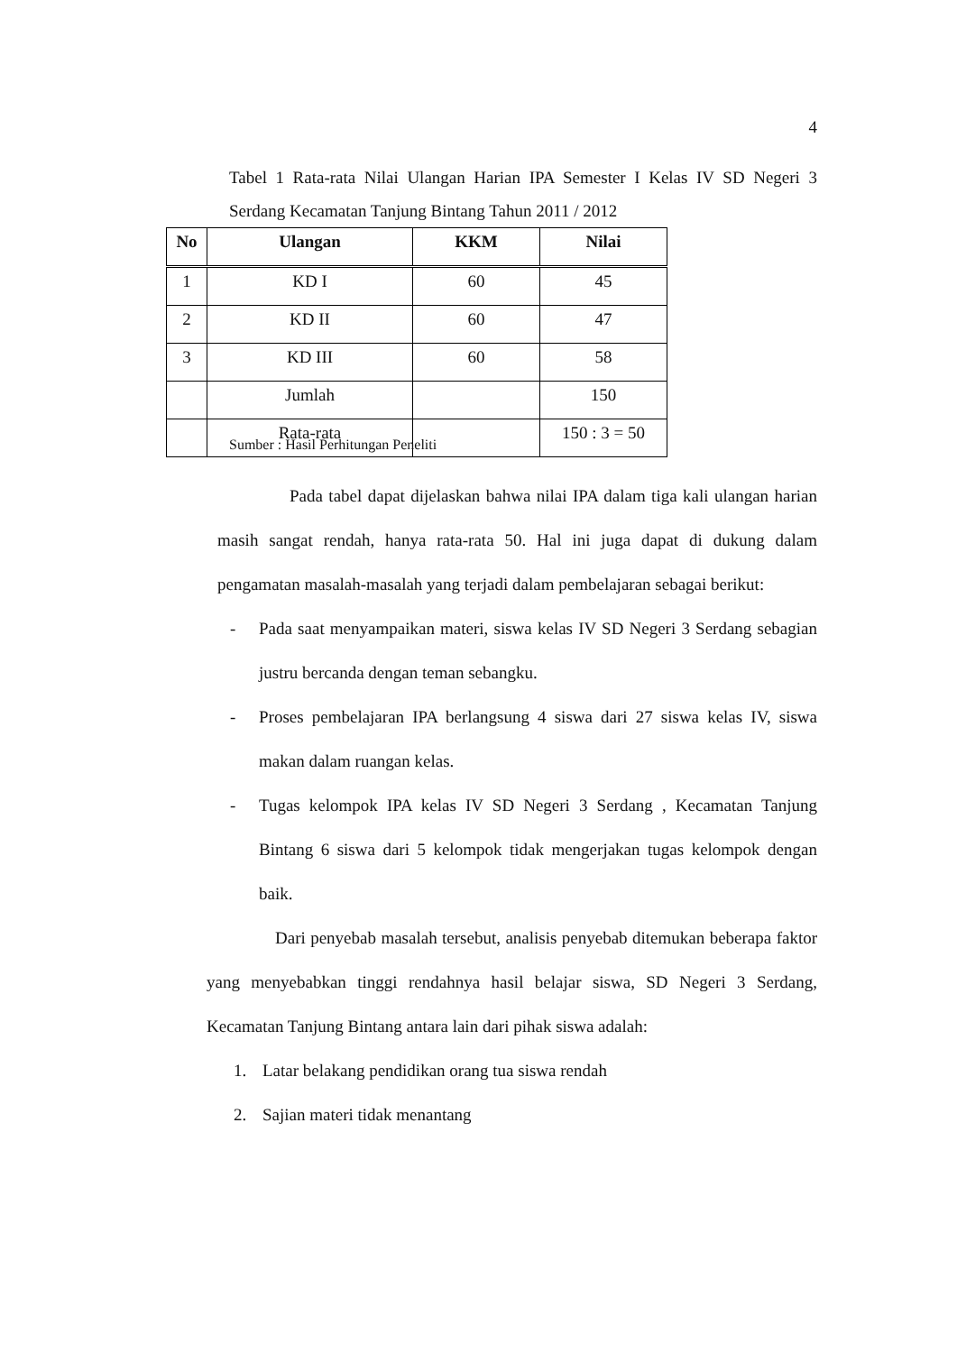4
Tabel 1 Rata-rata Nilai Ulangan Harian IPA Semester I Kelas IV SD Negeri 3 Serdang Kecamatan Tanjung Bintang Tahun 2011 / 2012
| No | Ulangan | KKM | Nilai |
| --- | --- | --- | --- |
| 1 | KD I | 60 | 45 |
| 2 | KD II | 60 | 47 |
| 3 | KD III | 60 | 58 |
| | Jumlah | | 150 |
| | Rata-rata | | 150 : 3 = 50 |
Sumber : Hasil Perhitungan Peneliti
Pada tabel dapat dijelaskan bahwa nilai IPA dalam tiga kali ulangan harian masih sangat rendah, hanya rata-rata 50. Hal ini juga dapat di dukung dalam pengamatan masalah-masalah yang terjadi dalam pembelajaran sebagai berikut:
- Pada saat menyampaikan materi, siswa kelas IV SD Negeri 3 Serdang sebagian justru bercanda dengan teman sebangku.
- Proses pembelajaran IPA berlangsung 4 siswa dari 27 siswa kelas IV, siswa makan dalam ruangan kelas.
- Tugas kelompok IPA kelas IV SD Negeri 3 Serdang , Kecamatan Tanjung Bintang 6 siswa dari 5 kelompok tidak mengerjakan tugas kelompok dengan baik.
Dari penyebab masalah tersebut, analisis penyebab ditemukan beberapa faktor yang menyebabkan tinggi rendahnya hasil belajar siswa, SD Negeri 3 Serdang, Kecamatan Tanjung Bintang antara lain dari pihak siswa adalah:
1. Latar belakang pendidikan orang tua siswa rendah
2. Sajian materi tidak menantang